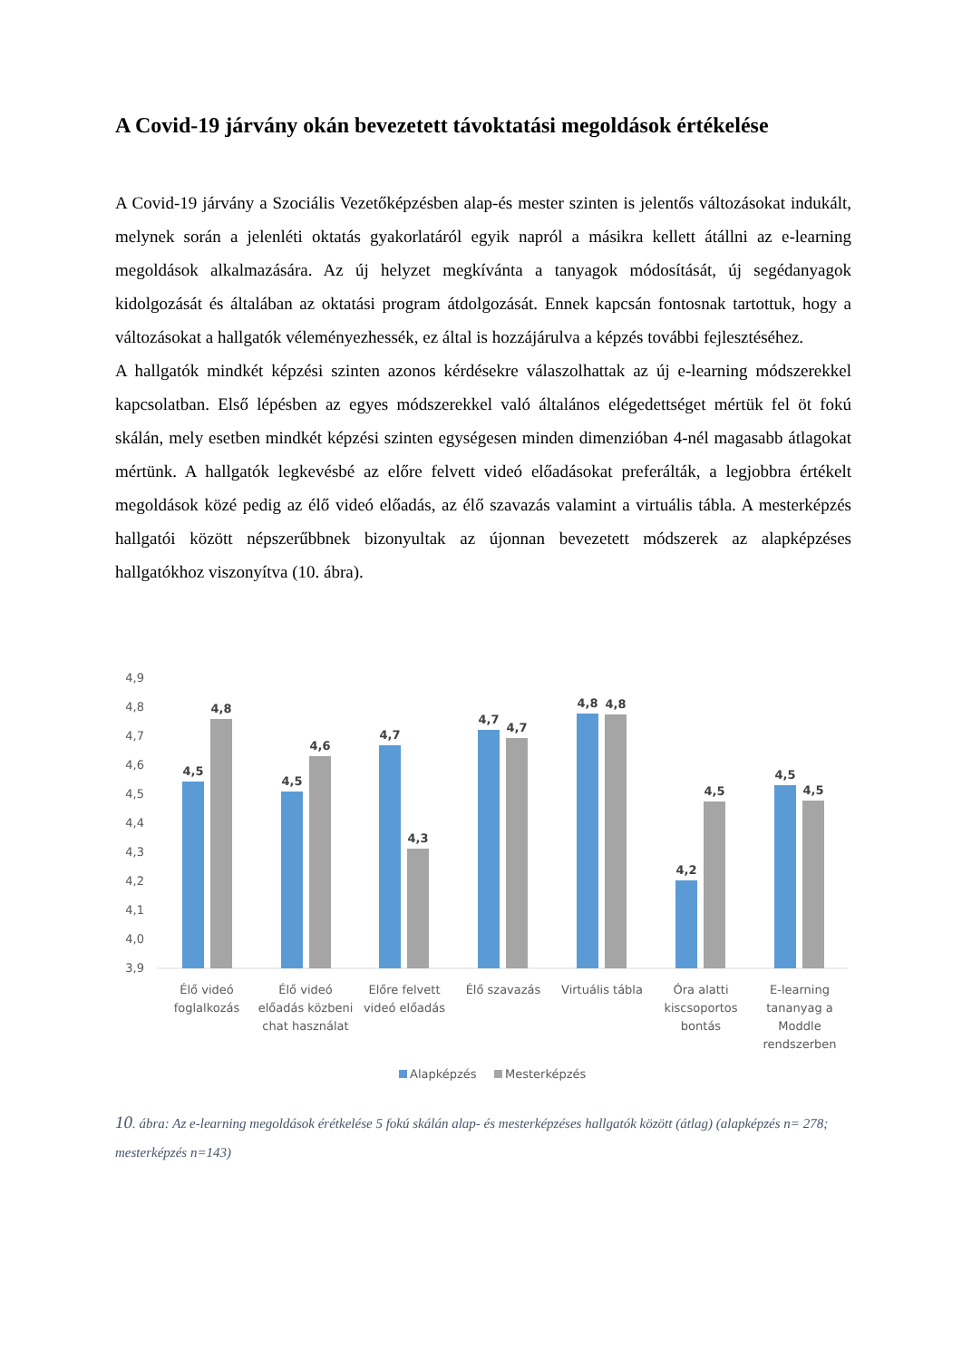A Covid-19 járvány okán bevezetett távoktatási megoldások értékelése
A Covid-19 járvány a Szociális Vezetőképzésben alap-és mester szinten is jelentős változásokat indukált, melynek során a jelenléti oktatás gyakorlatáról egyik napról a másikra kellett átállni az e-learning megoldások alkalmazására. Az új helyzet megkívánta a tanyagok módosítását, új segédanyagok kidolgozását és általában az oktatási program átdolgozását. Ennek kapcsán fontosnak tartottuk, hogy a változásokat a hallgatók véleményezhessék, ez által is hozzájárulva a képzés további fejlesztéséhez.
A hallgatók mindkét képzési szinten azonos kérdésekre válaszolhattak az új e-learning módszerekkel kapcsolatban. Első lépésben az egyes módszerekkel való általános elégedettséget mértük fel öt fokú skálán, mely esetben mindkét képzési szinten egységesen minden dimenzióban 4-nél magasabb átlagokat mértünk. A hallgatók legkevésbé az előre felvett videó előadásokat preferálták, a legjobbra értékelt megoldások közé pedig az élő videó előadás, az élő szavazás valamint a virtuális tábla. A mesterképzés hallgatói között népszerűbbnek bizonyultak az újonnan bevezetett módszerek az alapképzéses hallgatókhoz viszonyítva (10. ábra).
4,9
4,8
4,7
4,6
4,5
4,4
4,3
4,2
4,1
4,0
3,9
4,5
4,8
4,5
4,6
4,7
4,3
4,7
4,7
4,8
4,8
4,2
4,5
4,5
4,5
Élő videó
foglalkozás
Élő videó
előadás közbeni
chat használat
Előre felvett
videó előadás
Élő szavazás
Virtuális tábla
Óra alatti
kiscsoportos
bontás
E-learning
tananyag a
Moddle
rendszerben
Alapképzés
Mesterképzés
10. ábra: Az e-learning megoldások érétkelése 5 fokú skálán alap- és mesterképzéses hallgatók között (átlag) (alapképzés n= 278; mesterképzés n=143)